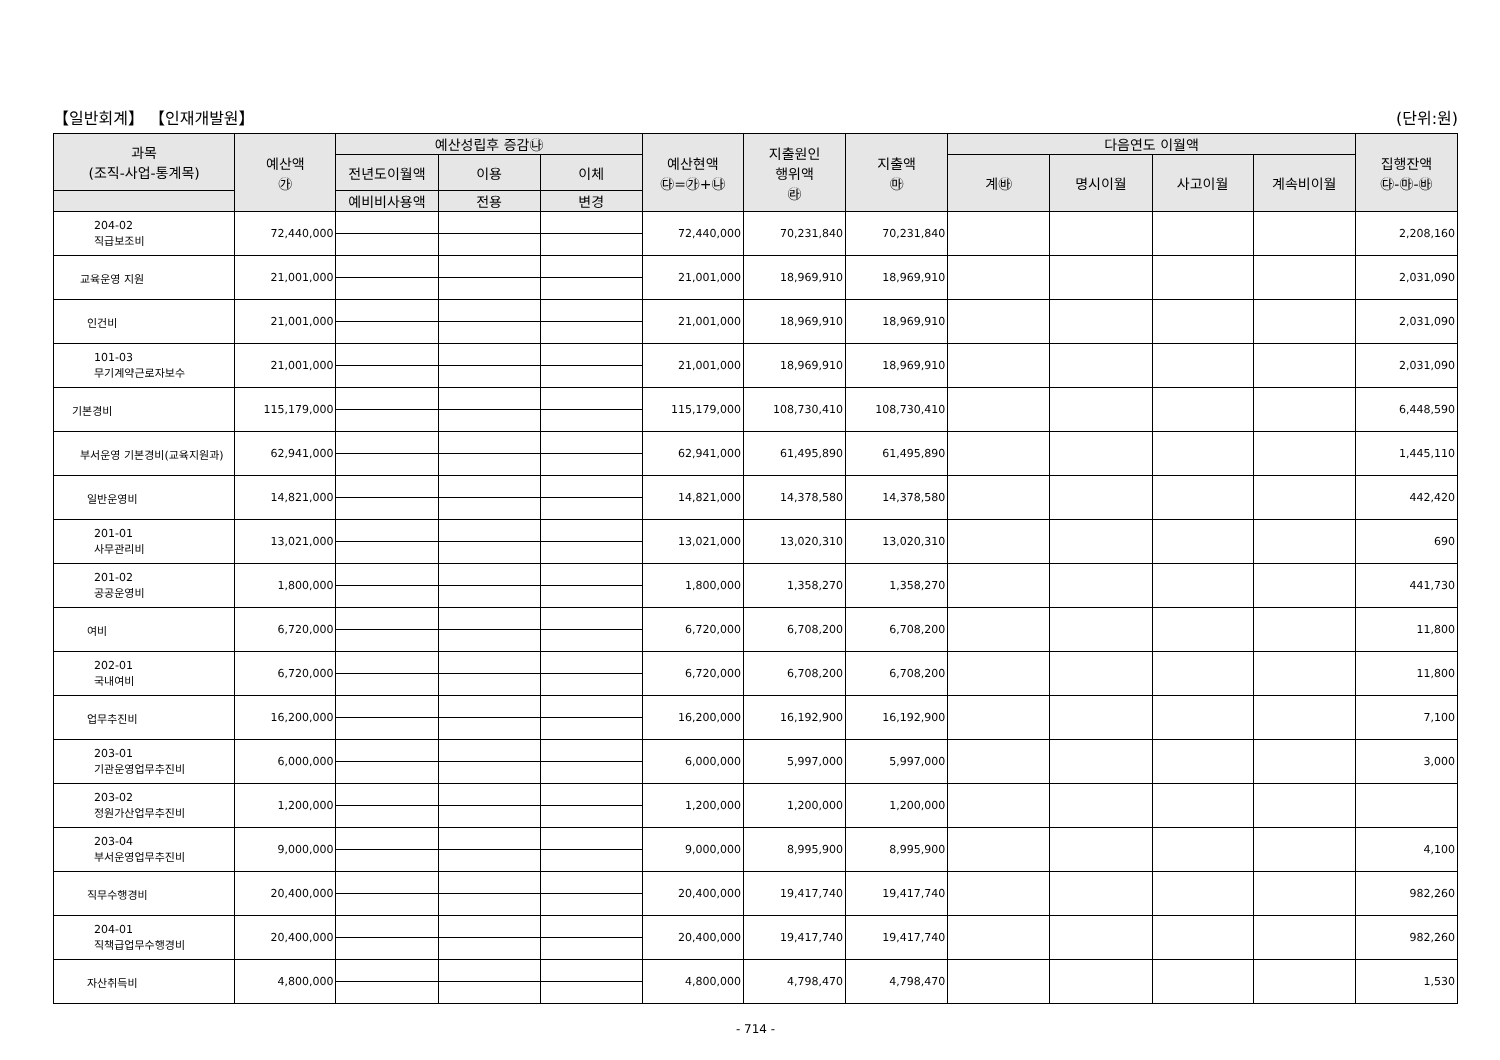【일반회계】 【인재개발원】 (단위:원)
| 과목 (조직-사업-통계목) | 예산액 ㉮ | 예산성립후 증감㉯ | | | 예산현액 ㉰=㉮+㉯ | 지출원인 행위액 ㉱ | 지출액 ㉲ | 다음연도 이월액 | | | | 집행잔액 ㉰-㉲-㉳ |
| --- | --- | --- | --- | --- | --- | --- | --- | --- | --- | --- | --- | --- |
| | | 전년도이월액 | 이용 | 이체 | | | | 계㉳ | 명시이월 | 사고이월 | 계속비이월 | |
| | | 예비비사용액 | 전용 | 변경 | | | | | | | | |
| 204-02 직급보조비 | 72,440,000 | | | | 72,440,000 | 70,231,840 | 70,231,840 | | | | | 2,208,160 |
| 교육운영 지원 | 21,001,000 | | | | 21,001,000 | 18,969,910 | 18,969,910 | | | | | 2,031,090 |
| 인건비 | 21,001,000 | | | | 21,001,000 | 18,969,910 | 18,969,910 | | | | | 2,031,090 |
| 101-03 무기계약근로자보수 | 21,001,000 | | | | 21,001,000 | 18,969,910 | 18,969,910 | | | | | 2,031,090 |
| 기본경비 | 115,179,000 | | | | 115,179,000 | 108,730,410 | 108,730,410 | | | | | 6,448,590 |
| 부서운영 기본경비(교육지원과) | 62,941,000 | | | | 62,941,000 | 61,495,890 | 61,495,890 | | | | | 1,445,110 |
| 일반운영비 | 14,821,000 | | | | 14,821,000 | 14,378,580 | 14,378,580 | | | | | 442,420 |
| 201-01 사무관리비 | 13,021,000 | | | | 13,021,000 | 13,020,310 | 13,020,310 | | | | | 690 |
| 201-02 공공운영비 | 1,800,000 | | | | 1,800,000 | 1,358,270 | 1,358,270 | | | | | 441,730 |
| 여비 | 6,720,000 | | | | 6,720,000 | 6,708,200 | 6,708,200 | | | | | 11,800 |
| 202-01 국내여비 | 6,720,000 | | | | 6,720,000 | 6,708,200 | 6,708,200 | | | | | 11,800 |
| 업무추진비 | 16,200,000 | | | | 16,200,000 | 16,192,900 | 16,192,900 | | | | | 7,100 |
| 203-01 기관운영업무추진비 | 6,000,000 | | | | 6,000,000 | 5,997,000 | 5,997,000 | | | | | 3,000 |
| 203-02 정원가산업무추진비 | 1,200,000 | | | | 1,200,000 | 1,200,000 | 1,200,000 | | | | | |
| 203-04 부서운영업무추진비 | 9,000,000 | | | | 9,000,000 | 8,995,900 | 8,995,900 | | | | | 4,100 |
| 직무수행경비 | 20,400,000 | | | | 20,400,000 | 19,417,740 | 19,417,740 | | | | | 982,260 |
| 204-01 직책급업무수행경비 | 20,400,000 | | | | 20,400,000 | 19,417,740 | 19,417,740 | | | | | 982,260 |
| 자산취득비 | 4,800,000 | | | | 4,800,000 | 4,798,470 | 4,798,470 | | | | | 1,530 |
- 714 -